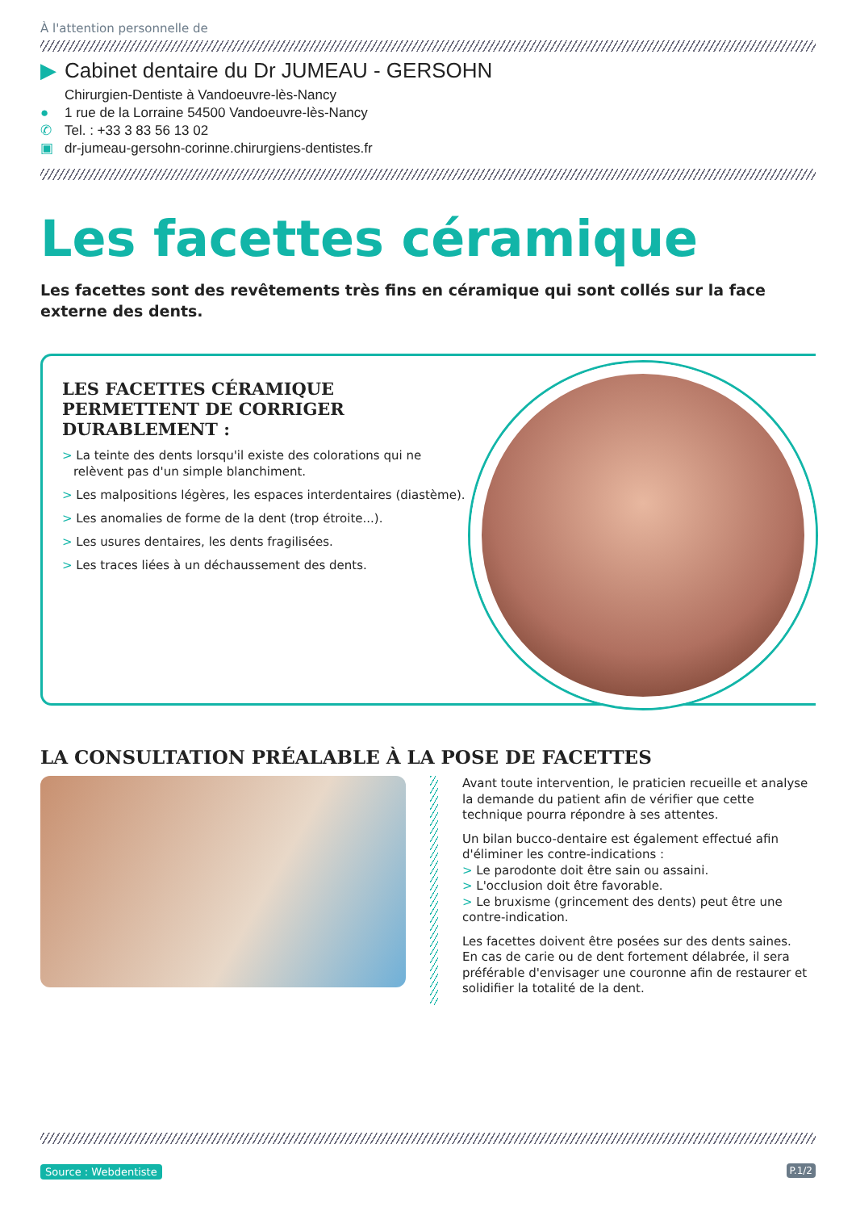À l'attention personnelle de
▶ Cabinet dentaire du Dr JUMEAU - GERSOHN
Chirurgien-Dentiste à Vandoeuvre-lès-Nancy
● 1 rue de la Lorraine 54500 Vandoeuvre-lès-Nancy
✆ Tel. : +33 3 83 56 13 02
▣ dr-jumeau-gersohn-corinne.chirurgiens-dentistes.fr
Les facettes céramique
Les facettes sont des revêtements très fins en céramique qui sont collés sur la face externe des dents.
LES FACETTES CÉRAMIQUE PERMETTENT DE CORRIGER DURABLEMENT :
> La teinte des dents lorsqu'il existe des colorations qui ne relèvent pas d'un simple blanchiment.
> Les malpositions légères, les espaces interdentaires (diastème).
> Les anomalies de forme de la dent (trop étroite...).
> Les usures dentaires, les dents fragilisées.
> Les traces liées à un déchaussement des dents.
LA CONSULTATION PRÉALABLE À LA POSE DE FACETTES
Avant toute intervention, le praticien recueille et analyse la demande du patient afin de vérifier que cette technique pourra répondre à ses attentes.
Un bilan bucco-dentaire est également effectué afin d'éliminer les contre-indications :
> Le parodonte doit être sain ou assaini.
> L'occlusion doit être favorable.
> Le bruxisme (grincement des dents) peut être une contre-indication.
Les facettes doivent être posées sur des dents saines. En cas de carie ou de dent fortement délabrée, il sera préférable d'envisager une couronne afin de restaurer et solidifier la totalité de la dent.
Source : Webdentiste P.1/2